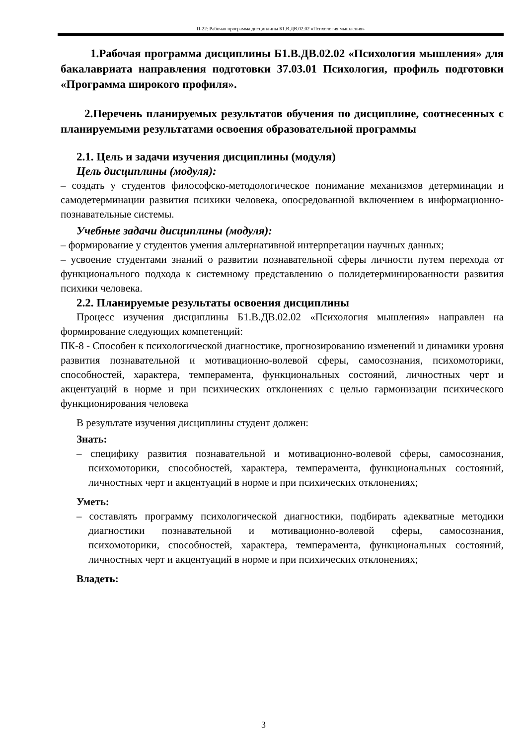П-22: Рабочая программа дисциплины Б1.В.ДВ.02.02 «Психология мышления»
1.Рабочая программа дисциплины Б1.В.ДВ.02.02 «Психология мышления» для бакалавриата направления подготовки 37.03.01 Психология, профиль подготовки «Программа широкого профиля».
2.Перечень планируемых результатов обучения по дисциплине, соотнесенных с планируемыми результатами освоения образовательной программы
2.1. Цель и задачи изучения дисциплины (модуля)
Цель дисциплины (модуля):
– создать у студентов философско-методологическое понимание механизмов детерминации и самодетерминации развития психики человека, опосредованной включением в информационно-познавательные системы.
Учебные задачи дисциплины (модуля):
– формирование у студентов умения альтернативной интерпретации научных данных;
– усвоение студентами знаний о развитии познавательной сферы личности путем перехода от функционального подхода к системному представлению о полидетерминированности развития психики человека.
2.2. Планируемые результаты освоения дисциплины
Процесс изучения дисциплины Б1.В.ДВ.02.02 «Психология мышления» направлен на формирование следующих компетенций:
ПК-8 - Способен к психологической диагностике, прогнозированию изменений и динамики уровня развития познавательной и мотивационно-волевой сферы, самосознания, психомоторики, способностей, характера, темперамента, функциональных состояний, личностных черт и акцентуаций в норме и при психических отклонениях с целью гармонизации психического функционирования человека
В результате изучения дисциплины студент должен:
Знать:
– специфику развития познавательной и мотивационно-волевой сферы, самосознания, психомоторики, способностей, характера, темперамента, функциональных состояний, личностных черт и акцентуаций в норме и при психических отклонениях;
Уметь:
– составлять программу психологической диагностики, подбирать адекватные методики диагностики познавательной и мотивационно-волевой сферы, самосознания, психомоторики, способностей, характера, темперамента, функциональных состояний, личностных черт и акцентуаций в норме и при психических отклонениях;
Владеть:
3